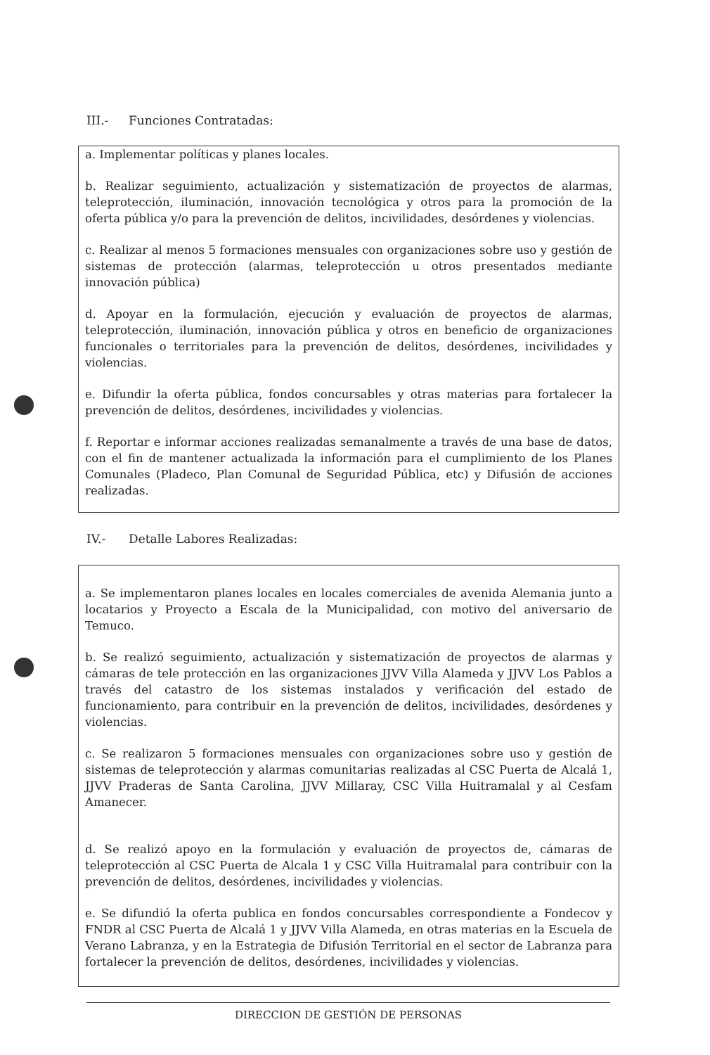III.- Funciones Contratadas:
a. Implementar políticas y planes locales.
b. Realizar seguimiento, actualización y sistematización de proyectos de alarmas, teleprotección, iluminación, innovación tecnológica y otros para la promoción de la oferta pública y/o para la prevención de delitos, incivilidades, desórdenes y violencias.
c. Realizar al menos 5 formaciones mensuales con organizaciones sobre uso y gestión de sistemas de protección (alarmas, teleprotección u otros presentados mediante innovación pública)
d. Apoyar en la formulación, ejecución y evaluación de proyectos de alarmas, teleprotección, iluminación, innovación pública y otros en beneficio de organizaciones funcionales o territoriales para la prevención de delitos, desórdenes, incivilidades y violencias.
e. Difundir la oferta pública, fondos concursables y otras materias para fortalecer la prevención de delitos, desórdenes, incivilidades y violencias.
f. Reportar e informar acciones realizadas semanalmente a través de una base de datos, con el fin de mantener actualizada la información para el cumplimiento de los Planes Comunales (Pladeco, Plan Comunal de Seguridad Pública, etc) y Difusión de acciones realizadas.
IV.- Detalle Labores Realizadas:
a. Se implementaron planes locales en locales comerciales de avenida Alemania junto a locatarios y Proyecto a Escala de la Municipalidad, con motivo del aniversario de Temuco.
b. Se realizó seguimiento, actualización y sistematización de proyectos de alarmas y cámaras de tele protección en las organizaciones JJVV Villa Alameda y JJVV Los Pablos a través del catastro de los sistemas instalados y verificación del estado de funcionamiento, para contribuir en la prevención de delitos, incivilidades, desórdenes y violencias.
c. Se realizaron 5 formaciones mensuales con organizaciones sobre uso y gestión de sistemas de teleprotección y alarmas comunitarias realizadas al CSC Puerta de Alcalá 1, JJVV Praderas de Santa Carolina, JJVV Millaray, CSC Villa Huitramalal y al Cesfam Amanecer.
d. Se realizó apoyo en la formulación y evaluación de proyectos de, cámaras de teleprotección al CSC Puerta de Alcala 1 y CSC Villa Huitramalal para contribuir con la prevención de delitos, desórdenes, incivilidades y violencias.
e. Se difundió la oferta publica en fondos concursables correspondiente a Fondecov y FNDR al CSC Puerta de Alcalá 1 y JJVV Villa Alameda, en otras materias en la Escuela de Verano Labranza, y en la Estrategia de Difusión Territorial en el sector de Labranza para fortalecer la prevención de delitos, desórdenes, incivilidades y violencias.
DIRECCION DE GESTIÓN DE PERSONAS